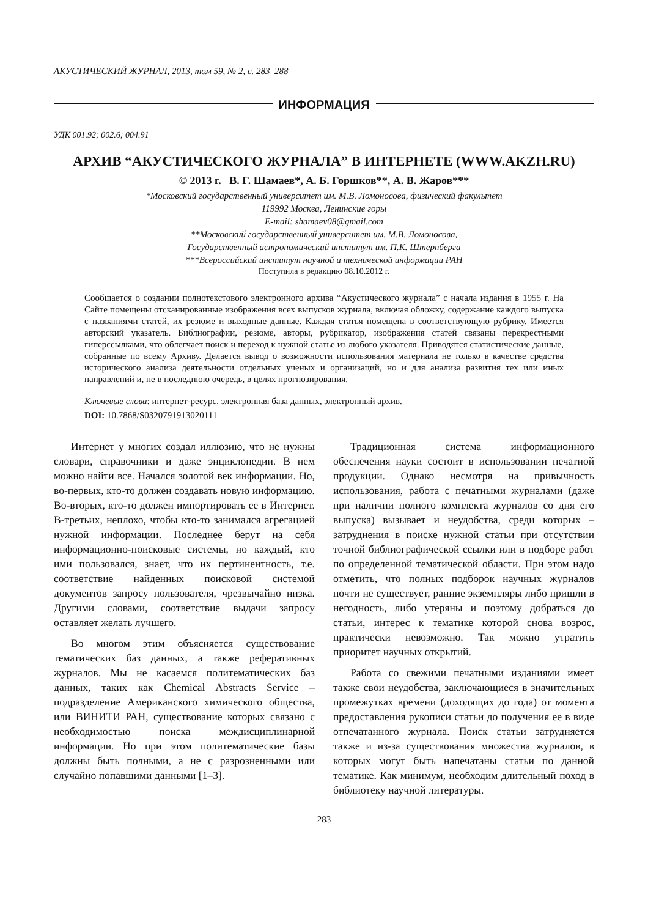АКУСТИЧЕСКИЙ ЖУРНАЛ, 2013, том 59, № 2, с. 283–288
ИНФОРМАЦИЯ
УДК 001.92; 002.6; 004.91
АРХИВ “АКУСТИЧЕСКОГО ЖУРНАЛА” В ИНТЕРНЕТЕ (WWW.AKZH.RU)
© 2013 г. В. Г. Шамаев*, А. Б. Горшков**, А. В. Жаров***
*Московский государственный университет им. М.В. Ломоносова, физический факультет
119992 Москва, Ленинские горы
E-mail: shamaev08@gmail.com
**Московский государственный университет им. М.В. Ломоносова,
Государственный астрономический институт им. П.К. Штернберга
***Всероссийский институт научной и технической информации РАН
Поступила в редакцию 08.10.2012 г.
Сообщается о создании полнотекстового электронного архива “Акустического журнала” с начала издания в 1955 г. На Сайте помещены отсканированные изображения всех выпусков журнала, включая обложку, содержание каждого выпуска с названиями статей, их резюме и выходные данные. Каждая статья помещена в соответствующую рубрику. Имеется авторский указатель. Библиографии, резюме, авторы, рубрикатор, изображения статей связаны перекрестными гиперссылками, что облегчает поиск и переход к нужной статье из любого указателя. Приводятся статистические данные, собранные по всему Архиву. Делается вывод о возможности использования материала не только в качестве средства исторического анализа деятельности отдельных ученых и организаций, но и для анализа развития тех или иных направлений и, не в последнюю очередь, в целях прогнозирования.
Ключевые слова: интернет-ресурс, электронная база данных, электронный архив.
DOI: 10.7868/S0320791913020111
Интернет у многих создал иллюзию, что не нужны словари, справочники и даже энциклопедии. В нем можно найти все. Начался золотой век информации. Но, во-первых, кто-то должен создавать новую информацию. Во-вторых, кто-то должен импортировать ее в Интернет. В-третьих, неплохо, чтобы кто-то занимался агрегацией нужной информации. Последнее берут на себя информационно-поисковые системы, но каждый, кто ими пользовался, знает, что их пертинентность, т.е. соответствие найденных поисковой системой документов запросу пользователя, чрезвычайно низка. Другими словами, соответствие выдачи запросу оставляет желать лучшего.
Во многом этим объясняется существование тематических баз данных, а также реферативных журналов. Мы не касаемся политематических баз данных, таких как Chemical Abstracts Service – подразделение Американского химического общества, или ВИНИТИ РАН, существование которых связано с необходимостью поиска междисциплинарной информации. Но при этом политематические базы должны быть полными, а не с разрозненными или случайно попавшими данными [1–3].
Традиционная система информационного обеспечения науки состоит в использовании печатной продукции. Однако несмотря на привычность использования, работа с печатными журналами (даже при наличии полного комплекта журналов со дня его выпуска) вызывает и неудобства, среди которых – затруднения в поиске нужной статьи при отсутствии точной библиографической ссылки или в подборе работ по определенной тематической области. При этом надо отметить, что полных подборок научных журналов почти не существует, ранние экземпляры либо пришли в негодность, либо утеряны и поэтому добраться до статьи, интерес к тематике которой снова возрос, практически невозможно. Так можно утратить приоритет научных открытий.
Работа со свежими печатными изданиями имеет также свои неудобства, заключающиеся в значительных промежутках времени (доходящих до года) от момента предоставления рукописи статьи до получения ее в виде отпечатанного журнала. Поиск статьи затрудняется также и из-за существования множества журналов, в которых могут быть напечатаны статьи по данной тематике. Как минимум, необходим длительный поход в библиотеку научной литературы.
283